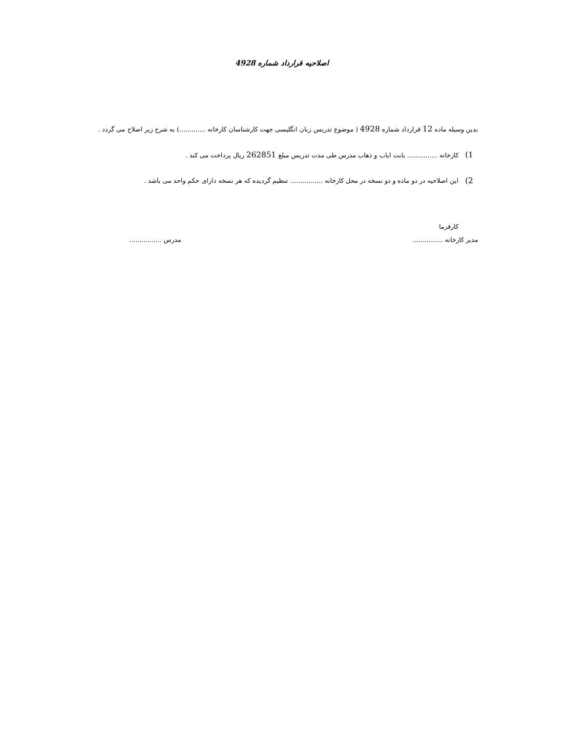اصلاحیه قرارداد شماره 4928
بدین وسیله ماده 12 قرارداد شماره 4928 ( موضوع تدریس زبان انگلیسی جهت کارشناسان کارخانه .............) به شرح زیر اصلاح می گردد .
1)
کارخانه ............... بابت ایاب و ذهاب مدرس طی مدت تدریس مبلغ 262851 ریال پرداخت می کند .
2)
این اصلاحیه در دو ماده و دو نسخه در محل کارخانه ................ تنظیم گردیده که هر نسخه دارای حکم واحد می باشد .
کارفرما
مدیر کارخانه ............... مدرس ................